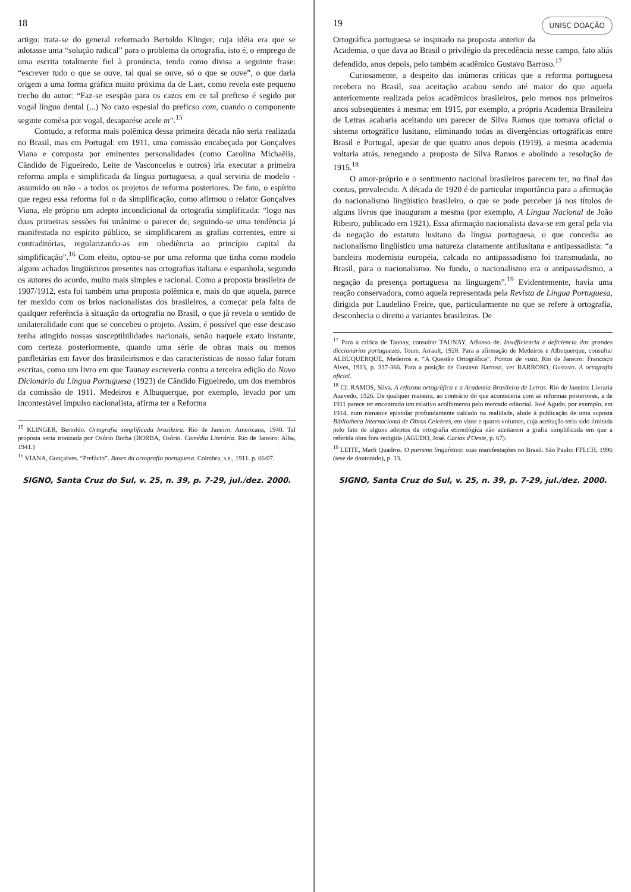18
artigo: trata-se do general reformado Bertoldo Klinger, cuja idéia era que se adotasse uma “solução radical” para o problema da ortografia, isto é, o emprego de uma escrita totalmente fiel à pronúncia, tendo como divisa a seguinte frase: “escrever tudo o que se ouve, tal qual se ouve, só o que se ouve”, o que daria origem a uma forma gráfica muito próxima da de Laet, como revela este pequeno trecho do autor: “Faz-se esespão para os cazos em ce tal preficso é segido por vogal línguo dental (...) No cazo espesial do preficso com, cuando o componente seginte comésa por vogal, desaparése acele m”.<sup>15</sup>
Contudo, a reforma mais polêmica dessa primeira década não seria realizada no Brasil, mas em Portugal: em 1911, uma comissão encabeçada por Gonçalves Viana e composta por eminentes personalidades (como Carolina Michaëlis, Cândido de Figueiredo, Leite de Vasconcelos e outros) iria executar a primeira reforma ampla e simplificada da língua portuguesa, a qual serviria de modelo - assumido ou não - a todos os projetos de reforma posteriores. De fato, o espírito que regeu essa reforma foi o da simplificação, como afirmou o relator Gonçalves Viana, ele próprio um adepto incondicional da ortografia simplificada: “logo nas duas primeiras sessões foi unânime o parecer de, seguindo-se uma tendência já manifestada no espírito público, se simplificarem as grafias correntes, entre si contraditórias, regularizando-as em obediência ao princípio capital da simplificação”.<sup>16</sup> Com efeito, optou-se por uma reforma que tinha como modelo alguns achados lingüísticos presentes nas ortografias italiana e espanhola, segundo os autores do acordo, muito mais simples e racional. Como a proposta brasileira de 1907/1912, esta foi também uma proposta polêmica e, mais do que aquela, parece ter mexido com os brios nacionalistas dos brasileiros, a começar pela falta de qualquer referência à situação da ortografia no Brasil, o que já revela o sentido de unilateralidade com que se concebeu o projeto. Assim, é possível que esse descaso tenha atingido nossas susceptibilidades nacionais, senão naquele exato instante, com certeza posteriormente, quando uma série de obras mais ou menos panfletárias em favor dos brasileirismos e das características de nosso falar foram escritas, como um livro em que Taunay escreveria contra a terceira edição do Novo Dicionário da Língua Portuguesa (1923) de Cândido Figueiredo, um dos membros da comissão de 1911. Medeiros e Albuquerque, por exemplo, levado por um incontestável impulso nacionalista, afirma ter a Reforma
<sup>15</sup> KLINGER, Bertoldo. Ortografia simplificada brazileira. Rio de Janeiro: Americana, 1940. Tal proposta seria ironizada por Osório Borba (BORBA, Osório. Comédia Literária. Rio de Janeiro: Alba, 1941.)
<sup>16</sup> VIANA, Gonçalves. “Prefácio”. Bases da ortografia portuguesa. Coimbra, s.e., 1911. p. 06/07.
SIGNO, Santa Cruz do Sul, v. 25, n. 39, p. 7-29, jul./dez. 2000.
UNISC DOAÇÃO 19
Ortográfica portuguesa se inspirado na proposta anterior da Academia, o que dava ao Brasil o privilégio da precedência nesse campo, fato aliás defendido, anos depois, pelo também acadêmico Gustavo Barroso.<sup>17</sup>
Curiosamente, a despeito das inúmeras críticas que a reforma portuguesa recebera no Brasil, sua aceitação acabou sendo até maior do que aquela anteriormente realizada pelos acadêmicos brasileiros, pelo menos nos primeiros anos subseqüentes à mesma: em 1915, por exemplo, a própria Academia Brasileira de Letras acabaria aceitando um parecer de Silva Ramos que tornava oficial o sistema ortográfico lusitano, eliminando todas as divergências ortográficas entre Brasil e Portugal, apesar de que quatro anos depois (1919), a mesma academia voltaria atrás, renegando a proposta de Silva Ramos e abolindo a resolução de 1915.<sup>18</sup>
O amor-próprio e o sentimento nacional brasileiros parecem ter, no final das contas, prevalecido. A década de 1920 é de particular importância para a afirmação do nacionalismo lingüístico brasileiro, o que se pode perceber já nos títulos de alguns livros que inauguram a mesma (por exemplo, A Língua Nacional de João Ribeiro, publicado em 1921). Essa afirmação nacionalista dava-se em geral pela via da negação do estatuto lusitano da língua portuguesa, o que concedia ao nacionalismo lingüístico uma natureza claramente antilusitana e antipassadista: “a bandeira modernista européia, calcada no antipassadismo foi transmudada, no Brasil, para o nacionalismo. No fundo, o nacionalismo era o antipassadismo, a negação da presença portuguesa na linguagem”.<sup>19</sup> Evidentemente, havia uma reação conservadora, como aquela representada pela Revista de Língua Portuguesa, dirigida por Laudelino Freire, que, particularmente no que se refere à ortografia, desconhecia o direito a variantes brasileiras. De
<sup>17</sup> Para a crítica de Taunay, consultar TAUNAY, Affonso de. Insufficiencia e deficiencia dos grandes diccionarios portuguezes. Tours, Arrault, 1928. Para a afirmação de Medeiros e Albuquerque, consultar ALBUQUERQUE, Medeiros e. “A Questão Ortográfica”. Pontos de vista, Rio de Janeiro: Francisco Alves, 1913, p. 337-366. Para a posição de Gustavo Barroso, ver BARROSO, Gustavo. A ortografia oficial.
<sup>18</sup> Cf. RAMOS, Silva. A reforma ortográfica e a Academia Brasileira de Letras. Rio de Janeiro: Livraria Azevedo, 1926. De qualquer maneira, ao contrário do que aconteceria com as reformas posteriores, a de 1911 parece ter encontrado um relativo acolhimento pelo mercado editorial. José Agudo, por exemplo, em 1914, num romance epistolar profundamente calcado na realidade, alude à publicação de uma suposta Bibliotheca Internacional de Obras Celebres, em vinte e quatro volumes, cuja aceitação teria sido limitada pelo fato de alguns adeptos da ortografia etimológica não aceitarem a grafia simplificada em que a referida obra fora redigida (AGUDO, José. Cartas d'Oeste, p. 67).
<sup>19</sup> LEITE, Marli Quadros. O purismo lingüístico: suas manifestações no Brasil. São Paulo: FFLCH, 1996 (tese de doutorado), p. 13.
SIGNO, Santa Cruz do Sul, v. 25, n. 39, p. 7-29, jul./dez. 2000.